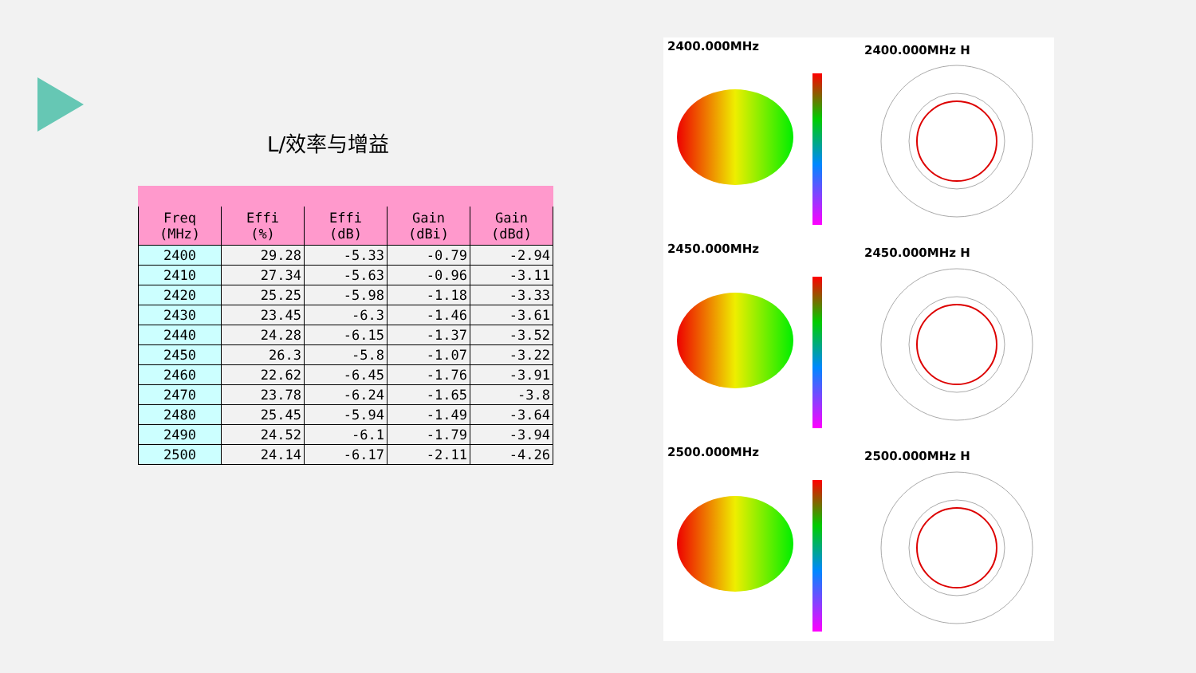L/效率与增益
| Freq (MHz) | Effi (%) | Effi (dB) | Gain (dBi) | Gain (dBd) |
| --- | --- | --- | --- | --- |
| 2400 | 29.28 | -5.33 | -0.79 | -2.94 |
| 2410 | 27.34 | -5.63 | -0.96 | -3.11 |
| 2420 | 25.25 | -5.98 | -1.18 | -3.33 |
| 2430 | 23.45 | -6.3 | -1.46 | -3.61 |
| 2440 | 24.28 | -6.15 | -1.37 | -3.52 |
| 2450 | 26.3 | -5.8 | -1.07 | -3.22 |
| 2460 | 22.62 | -6.45 | -1.76 | -3.91 |
| 2470 | 23.78 | -6.24 | -1.65 | -3.8 |
| 2480 | 25.45 | -5.94 | -1.49 | -3.64 |
| 2490 | 24.52 | -6.1 | -1.79 | -3.94 |
| 2500 | 24.14 | -6.17 | -2.11 | -4.26 |
2400.000MHz 2400.000MHz H
2450.000MHz 2450.000MHz H
2500.000MHz 2500.000MHz H